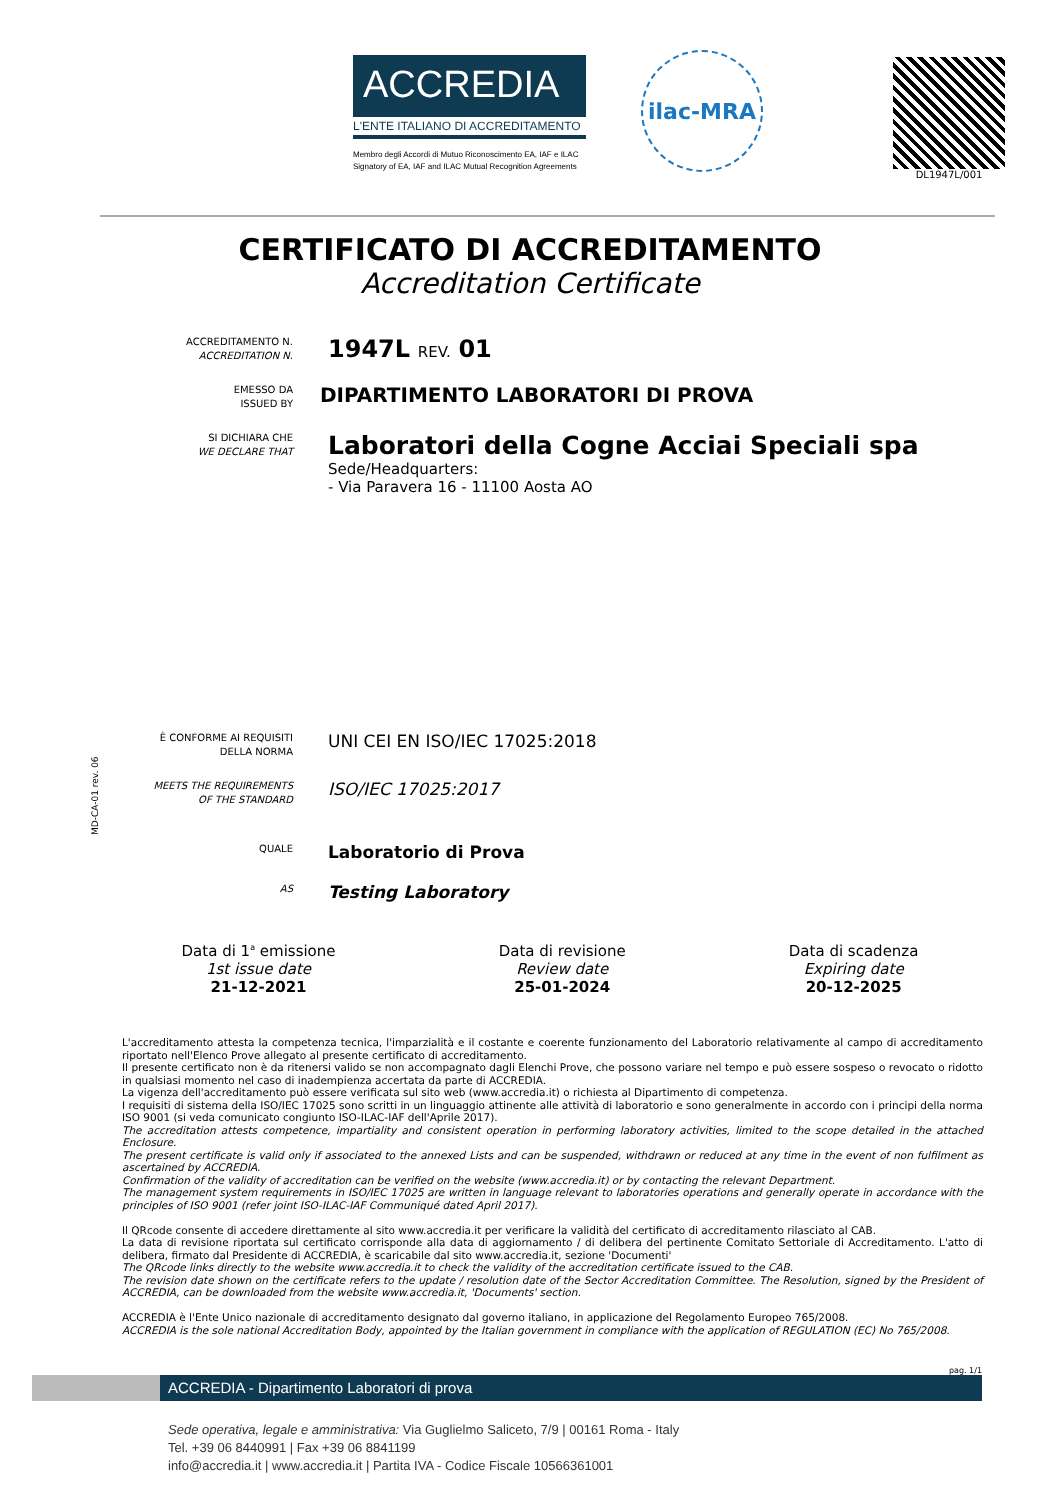ACCREDIA
L'ENTE ITALIANO DI ACCREDITAMENTO
Membro degli Accordi di Mutuo Riconoscimento EA, IAF e ILAC
Signatory of EA, IAF and ILAC Mutual Recognition Agreements
ilac-MRA
DL1947L/001
CERTIFICATO DI ACCREDITAMENTO
Accreditation Certificate
ACCREDITAMENTO N.
ACCREDITATION N.
1947L REV. 01
EMESSO DA
ISSUED BY
DIPARTIMENTO LABORATORI DI PROVA
SI DICHIARA CHE
WE DECLARE THAT
Laboratori della Cogne Acciai Speciali spa
Sede/Headquarters:
- Via Paravera 16 - 11100 Aosta AO
È CONFORME AI REQUISITI
DELLA NORMA
UNI CEI EN ISO/IEC 17025:2018
MEETS THE REQUIREMENTS
OF THE STANDARD
ISO/IEC 17025:2017
QUALE
Laboratorio di Prova
AS
Testing Laboratory
Data di 1<sup>a</sup> emissione
1st issue date
21-12-2021
Data di revisione
Review date
25-01-2024
Data di scadenza
Expiring date
20-12-2025
L'accreditamento attesta la competenza tecnica, l'imparzialità e il costante e coerente funzionamento del Laboratorio relativamente al campo di accreditamento riportato nell'Elenco Prove allegato al presente certificato di accreditamento.
Il presente certificato non è da ritenersi valido se non accompagnato dagli Elenchi Prove, che possono variare nel tempo e può essere sospeso o revocato o ridotto in qualsiasi momento nel caso di inadempienza accertata da parte di ACCREDIA.
La vigenza dell'accreditamento può essere verificata sul sito web (www.accredia.it) o richiesta al Dipartimento di competenza.
I requisiti di sistema della ISO/IEC 17025 sono scritti in un linguaggio attinente alle attività di laboratorio e sono generalmente in accordo con i principi della norma ISO 9001 (si veda comunicato congiunto ISO-ILAC-IAF dell'Aprile 2017).
The accreditation attests competence, impartiality and consistent operation in performing laboratory activities, limited to the scope detailed in the attached Enclosure.
The present certificate is valid only if associated to the annexed Lists and can be suspended, withdrawn or reduced at any time in the event of non fulfilment as ascertained by ACCREDIA.
Confirmation of the validity of accreditation can be verified on the website (www.accredia.it) or by contacting the relevant Department.
The management system requirements in ISO/IEC 17025 are written in language relevant to laboratories operations and generally operate in accordance with the principles of ISO 9001 (refer joint ISO-ILAC-IAF Communiqué dated April 2017).
Il QRcode consente di accedere direttamente al sito www.accredia.it per verificare la validità del certificato di accreditamento rilasciato al CAB.
La data di revisione riportata sul certificato corrisponde alla data di aggiornamento / di delibera del pertinente Comitato Settoriale di Accreditamento. L'atto di delibera, firmato dal Presidente di ACCREDIA, è scaricabile dal sito www.accredia.it, sezione 'Documenti'
The QRcode links directly to the website www.accredia.it to check the validity of the accreditation certificate issued to the CAB.
The revision date shown on the certificate refers to the update / resolution date of the Sector Accreditation Committee. The Resolution, signed by the President of ACCREDIA, can be downloaded from the website www.accredia.it, 'Documents' section.
ACCREDIA è l'Ente Unico nazionale di accreditamento designato dal governo italiano, in applicazione del Regolamento Europeo 765/2008.
ACCREDIA is the sole national Accreditation Body, appointed by the Italian government in compliance with the application of REGULATION (EC) No 765/2008.
pag. 1/1
ACCREDIA - Dipartimento Laboratori di prova
Sede operativa, legale e amministrativa: Via Guglielmo Saliceto, 7/9 | 00161 Roma - Italy
Tel. +39 06 8440991 | Fax +39 06 8841199
info@accredia.it | www.accredia.it | Partita IVA - Codice Fiscale 10566361001
MD-CA-01 rev. 06